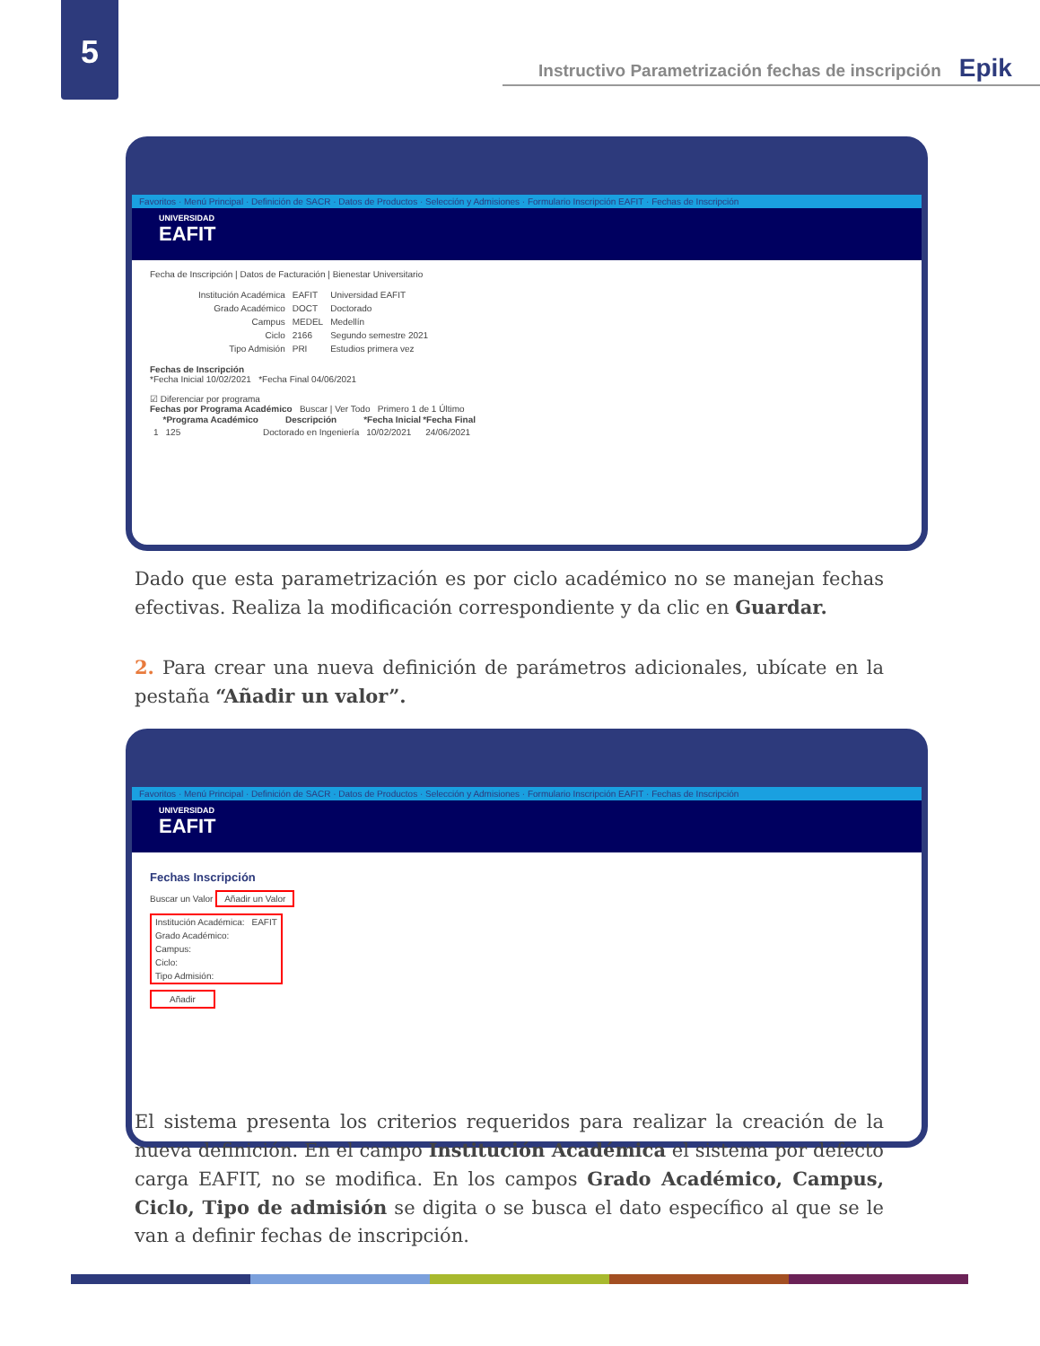5
Instructivo Parametrización fechas de inscripción Epik
○○○
Favoritos · Menú Principal · Definición de SACR · Datos de Productos · Selección y Admisiones · Formulario Inscripción EAFIT · Fechas de Inscripción
UNIVERSIDAD
EAFIT
Fecha de Inscripción | Datos de Facturación | Bienestar Universitario
| Institución Académica | EAFIT | Universidad EAFIT |
| Grado Académico | DOCT | Doctorado |
| Campus | MEDEL | Medellín |
| Ciclo | 2166 | Segundo semestre 2021 |
| Tipo Admisión | PRI | Estudios primera vez |
Fechas de Inscripción
*Fecha Inicial 10/02/2021 *Fecha Final 04/06/2021
☑ Diferenciar por programa
Fechas por Programa Académico Buscar | Ver Todo Primero 1 de 1 Último
| | *Programa Académico | Descripción | *Fecha Inicial | *Fecha Final |
| --- | --- | --- | --- | --- |
| 1 | 125 | Doctorado en Ingeniería | 10/02/2021 | 24/06/2021 |
Dado que esta parametrización es por ciclo académico no se manejan fechas efectivas. Realiza la modificación correspondiente y da clic en Guardar.
2. Para crear una nueva definición de parámetros adicionales, ubícate en la pestaña “Añadir un valor”.
○○○
Favoritos · Menú Principal · Definición de SACR · Datos de Productos · Selección y Admisiones · Formulario Inscripción EAFIT · Fechas de Inscripción
UNIVERSIDAD
EAFIT
Fechas Inscripción
Buscar un Valor Añadir un Valor
| Institución Académica: | EAFIT |
| Grado Académico: | |
| Campus: | |
| Ciclo: | |
| Tipo Admisión: | |
Añadir
El sistema presenta los criterios requeridos para realizar la creación de la nueva definición. En el campo Institución Académica el sistema por defecto carga EAFIT, no se modifica. En los campos Grado Académico, Campus, Ciclo, Tipo de admisión se digita o se busca el dato específico al que se le van a definir fechas de inscripción.